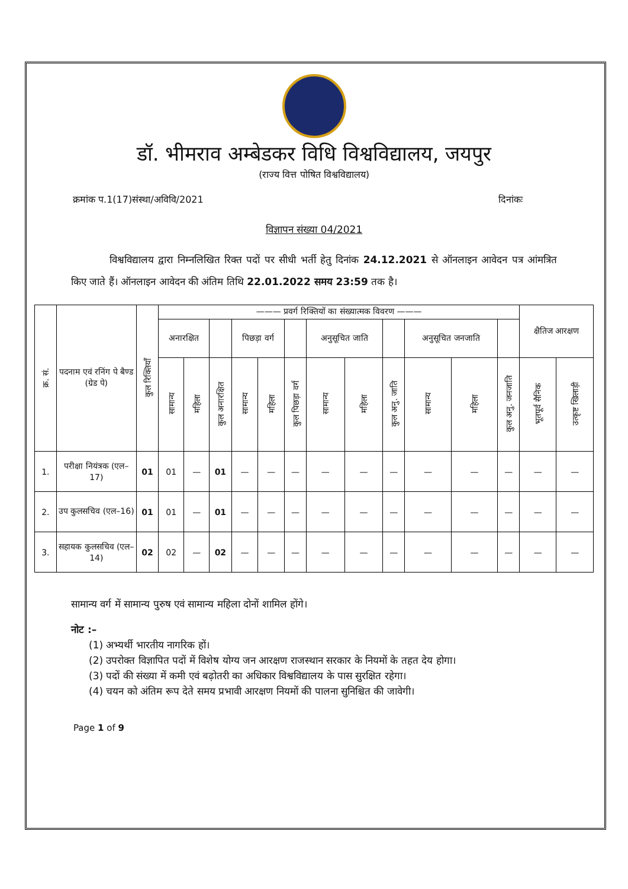डॉ. भीमराव अम्बेडकर विधि विश्वविद्यालय, जयपुर
(राज्य वित्त पोषित विश्वविद्यालय)
क्रमांक प.1(17)संस्था/अविवि/2021 दिनांकः
विज्ञापन संख्या 04/2021
विश्वविद्यालय द्वारा निम्नलिखित रिक्त पदों पर सीधी भर्ती हेतु दिनांक 24.12.2021 से ऑनलाइन आवेदन पत्र आंमत्रित किए जाते हैं। ऑनलाइन आवेदन की अंतिम तिथि 22.01.2022 समय 23:59 तक है।
| क्र. सं. | पदनाम एवं रनिंग पे बैण्ड (ग्रेड पे) | कुल रिक्तियाँ | ——— प्रवर्ग रिक्तियों का संख्यात्मक विवरण ——— | | | | | | | | | | | | क्षैतिज आरक्षण | |
| --- | --- | --- | --- | --- | --- | --- | --- | --- | --- | --- | --- | --- | --- | --- | --- | --- |
| | | | अनारक्षित | | | पिछड़ा वर्ग | | | अनुसूचित जाति | | | अनुसूचित जनजाति | | | | |
| | | | सामान्य | महिला | कुल अनारक्षित | सामान्य | महिला | कुल पिछड़ा वर्ग | सामान्य | महिला | कुल अनु. जाति | सामान्य | महिला | कुल अनु. जनजाति | भूतपूर्व सैनिक | उत्कृष्ट खिलाड़ी |
| 1. | परीक्षा नियंत्रक (एल–17) | 01 | 01 | — | 01 | — | — | — | — | — | — | — | — | — | — | — |
| 2. | उप कुलसचिव (एल–16) | 01 | 01 | — | 01 | — | — | — | — | — | — | — | — | — | — | — |
| 3. | सहायक कुलसचिव (एल–14) | 02 | 02 | — | 02 | — | — | — | — | — | — | — | — | — | — | — |
सामान्य वर्ग में सामान्य पुरुष एवं सामान्य महिला दोनों शामिल होंगे।
नोट :–
(1) अभ्यर्थी भारतीय नागरिक हों।
(2) उपरोक्त विज्ञापित पदों में विशेष योग्य जन आरक्षण राजस्थान सरकार के नियमों के तहत देय होगा।
(3) पदों की संख्या में कमी एवं बढ़ोतरी का अधिकार विश्वविद्यालय के पास सुरक्षित रहेगा।
(4) चयन को अंतिम रूप देते समय प्रभावी आरक्षण नियमों की पालना सुनिश्चित की जावेगी।
Page 1 of 9